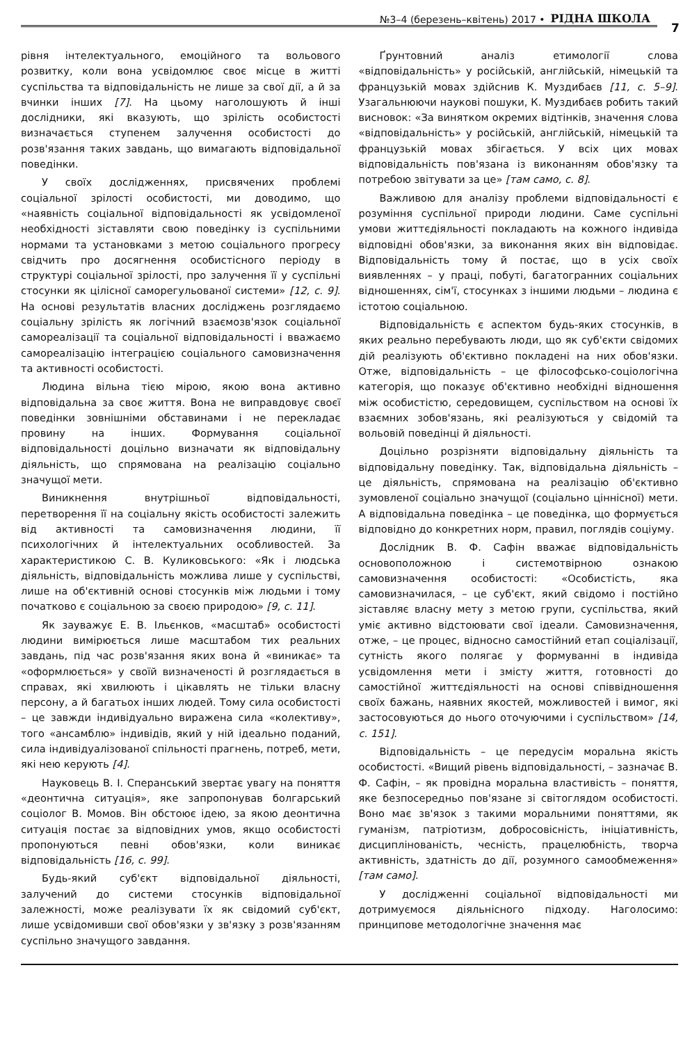№3–4 (березень–квітень) 2017 • РІДНА ШКОЛА
7
рівня інтелектуального, емоційного та вольового розвитку, коли вона усвідомлює своє місце в житті суспільства та відповідальність не лише за свої дії, а й за вчинки інших [7]. На цьому наголошують й інші дослідники, які вказують, що зрілість особистості визначається ступенем залучення особистості до розв'язання таких завдань, що вимагають відповідальної поведінки.
У своїх дослідженнях, присвячених проблемі соціальної зрілості особистості, ми доводимо, що «наявність соціальної відповідальності як усвідомленої необхідності зіставляти свою поведінку із суспільними нормами та установками з метою соціального прогресу свідчить про досягнення особистісного періоду в структурі соціальної зрілості, про залучення її у суспільні стосунки як цілісної саморегульованої системи» [12, с. 9]. На основі результатів власних досліджень розглядаємо соціальну зрілість як логічний взаємозв'язок соціальної самореалізації та соціальної відповідальності і вважаємо самореалізацію інтеграцією соціального самовизначення та активності особистості.
Людина вільна тією мірою, якою вона активно відповідальна за своє життя. Вона не виправдовує своєї поведінки зовнішніми обставинами і не перекладає провину на інших. Формування соціальної відповідальності доцільно визначати як відповідальну діяльність, що спрямована на реалізацію соціально значущої мети.
Виникнення внутрішньої відповідальності, перетворення її на соціальну якість особистості залежить від активності та самовизначення людини, її психологічних й інтелектуальних особливостей. За характеристикою С. В. Куликовського: «Як і людська діяльність, відповідальність можлива лише у суспільстві, лише на об'єктивній основі стосунків між людьми і тому початково є соціальною за своєю природою» [9, с. 11].
Як зауважує Е. В. Ільєнков, «масштаб» особистості людини вимірюється лише масштабом тих реальних завдань, під час розв'язання яких вона й «виникає» та «оформлюється» у своїй визначеності й розглядається в справах, які хвилюють і цікавлять не тільки власну персону, а й багатьох інших людей. Тому сила особистості – це завжди індивідуально виражена сила «колективу», того «ансамблю» індивідів, який у ній ідеально поданий, сила індивідуалізованої спільності прагнень, потреб, мети, які нею керують [4].
Науковець В. І. Сперанський звертає увагу на поняття «деонтична ситуація», яке запропонував болгарський соціолог В. Момов. Він обстоює ідею, за якою деонтична ситуація постає за відповідних умов, якщо особистості пропонуються певні обов'язки, коли виникає відповідальність [16, с. 99].
Будь-який суб'єкт відповідальної діяльності, залучений до системи стосунків відповідальної залежності, може реалізувати їх як свідомий суб'єкт, лише усвідомивши свої обов'язки у зв'язку з розв'язанням суспільно значущого завдання.
Ґрунтовний аналіз етимології слова «відповідальність» у російській, англійській, німецькій та французькій мовах здійснив К. Муздибаєв [11, с. 5–9]. Узагальнюючи наукові пошуки, К. Муздибаєв робить такий висновок: «За винятком окремих відтінків, значення слова «відповідальність» у російській, англійській, німецькій та французькій мовах збігається. У всіх цих мовах відповідальність пов'язана із виконанням обов'язку та потребою звітувати за це» [там само, с. 8].
Важливою для аналізу проблеми відповідальності є розуміння суспільної природи людини. Саме суспільні умови життєдіяльності покладають на кожного індивіда відповідні обов'язки, за виконання яких він відповідає. Відповідальність тому й постає, що в усіх своїх виявленнях – у праці, побуті, багатогранних соціальних відношеннях, сім'ї, стосунках з іншими людьми – людина є істотою соціальною.
Відповідальність є аспектом будь-яких стосунків, в яких реально перебувають люди, що як суб'єкти свідомих дій реалізують об'єктивно покладені на них обов'язки. Отже, відповідальність – це філософсько-соціологічна категорія, що показує об'єктивно необхідні відношення між особистістю, середовищем, суспільством на основі їх взаємних зобов'язань, які реалізуються у свідомій та вольовій поведінці й діяльності.
Доцільно розрізняти відповідальну діяльність та відповідальну поведінку. Так, відповідальна діяльність – це діяльність, спрямована на реалізацію об'єктивно зумовленої соціально значущої (соціально ціннісної) мети. А відповідальна поведінка – це поведінка, що формується відповідно до конкретних норм, правил, поглядів соціуму.
Дослідник В. Ф. Сафін вважає відповідальність основоположною і системотвірною ознакою самовизначення особистості: «Особистість, яка самовизначилася, – це суб'єкт, який свідомо і постійно зіставляє власну мету з метою групи, суспільства, який уміє активно відстоювати свої ідеали. Самовизначення, отже, – це процес, відносно самостійний етап соціалізації, сутність якого полягає у формуванні в індивіда усвідомлення мети і змісту життя, готовності до самостійної життєдіяльності на основі співвідношення своїх бажань, наявних якостей, можливостей і вимог, які застосовуються до нього оточуючими і суспільством» [14, с. 151].
Відповідальність – це передусім моральна якість особистості. «Вищий рівень відповідальності, – зазначає В. Ф. Сафін, – як провідна моральна властивість – поняття, яке безпосередньо пов'язане зі світоглядом особистості. Воно має зв'язок з такими моральними поняттями, як гуманізм, патріотизм, добросовісність, ініціативність, дисциплінованість, чесність, працелюбність, творча активність, здатність до дії, розумного самообмеження» [там само].
У дослідженні соціальної відповідальності ми дотримуємося діяльнісного підходу. Наголосимо: принципове методологічне значення має